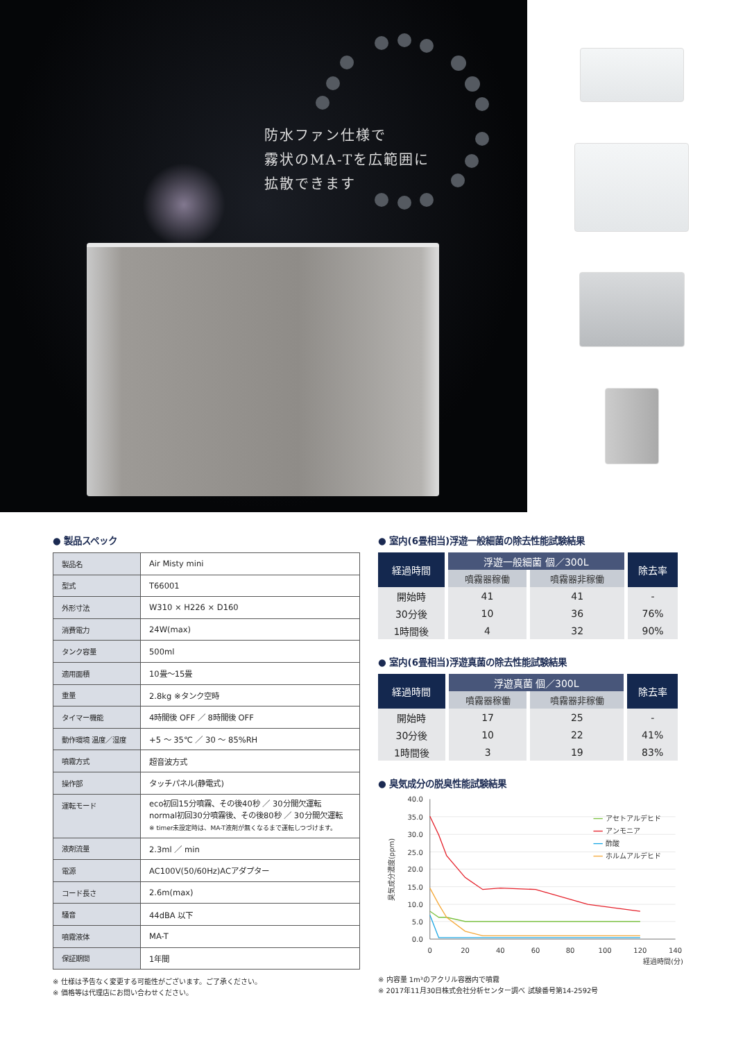防水ファン仕様で
霧状のMA-Tを広範囲に
拡散できます
● 製品スペック
| 製品名 | Air Misty mini |
| 型式 | T66001 |
| 外形寸法 | W310 × H226 × D160 |
| 消費電力 | 24W(max) |
| タンク容量 | 500ml |
| 適用面積 | 10畳～15畳 |
| 重量 | 2.8kg ※タンク空時 |
| タイマー機能 | 4時間後 OFF ／ 8時間後 OFF |
| 動作環境 温度／湿度 | +5 ～ 35℃ ／ 30 ～ 85%RH |
| 噴霧方式 | 超音波方式 |
| 操作部 | タッチパネル(静電式) |
| 運転モード | eco初回15分噴霧、その後40秒 ／ 30分間欠運転 normal初回30分噴霧後、その後80秒 ／ 30分間欠運転 ※ timer未設定時は、MA-T液剤が無くなるまで運転しつづけます。 |
| 液剤流量 | 2.3ml ／ min |
| 電源 | AC100V(50/60Hz)ACアダプター |
| コード長さ | 2.6m(max) |
| 騒音 | 44dBA 以下 |
| 噴霧液体 | MA-T |
| 保証期間 | 1年間 |
※ 仕様は予告なく変更する可能性がございます。ご了承ください。
※ 価格等は代理店にお問い合わせください。
● 室内(6畳相当)浮遊一般細菌の除去性能試験結果
| 経過時間 | 浮遊一般細菌 個／300L | | 除去率 |
| --- | --- | --- | --- |
| | 噴霧器稼働 | 噴霧器非稼働 | |
| 開始時 | 41 | 41 | - |
| 30分後 | 10 | 36 | 76% |
| 1時間後 | 4 | 32 | 90% |
● 室内(6畳相当)浮遊真菌の除去性能試験結果
| 経過時間 | 浮遊真菌 個／300L | | 除去率 |
| --- | --- | --- | --- |
| | 噴霧器稼働 | 噴霧器非稼働 | |
| 開始時 | 17 | 25 | - |
| 30分後 | 10 | 22 | 41% |
| 1時間後 | 3 | 19 | 83% |
● 臭気成分の脱臭性能試験結果
40.0
35.0
30.0
25.0
20.0
15.0
10.0
5.0
0.0
0
20
40
60
80
100
120
140
経過時間(分)
臭気成分濃度(ppm)
アセトアルデヒド
アンモニア
酢酸
ホルムアルデヒド
※ 内容量 1m³のアクリル容器内で噴霧
※ 2017年11月30日株式会社分析センター調べ 試験番号第14-2592号